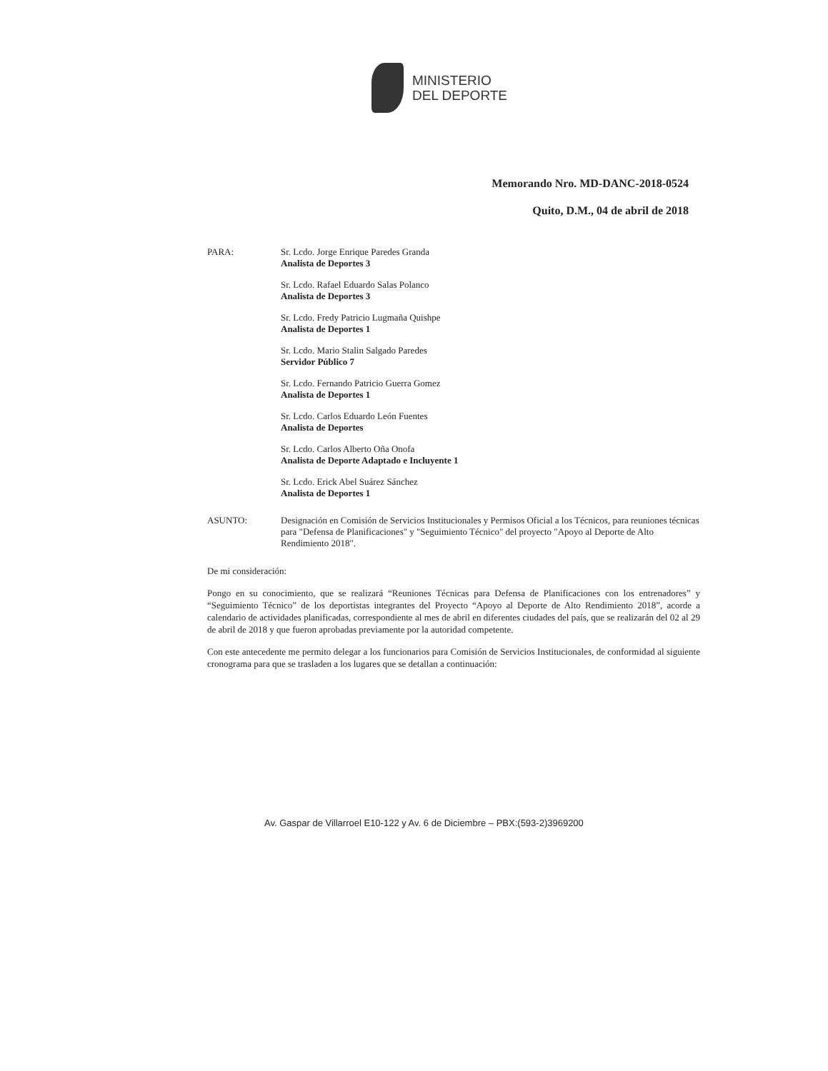MINISTERIO
DEL DEPORTE
Memorando Nro. MD-DANC-2018-0524
Quito, D.M., 04 de abril de 2018
PARA:
Sr. Lcdo. Jorge Enrique Paredes Granda
Analista de Deportes 3
Sr. Lcdo. Rafael Eduardo Salas Polanco
Analista de Deportes 3
Sr. Lcdo. Fredy Patricio Lugmaña Quishpe
Analista de Deportes 1
Sr. Lcdo. Mario Stalin Salgado Paredes
Servidor Público 7
Sr. Lcdo. Fernando Patricio Guerra Gomez
Analista de Deportes 1
Sr. Lcdo. Carlos Eduardo León Fuentes
Analista de Deportes
Sr. Lcdo. Carlos Alberto Oña Onofa
Analista de Deporte Adaptado e Incluyente 1
Sr. Lcdo. Erick Abel Suárez Sánchez
Analista de Deportes 1
ASUNTO:
Designación en Comisión de Servicios Institucionales y Permisos Oficial a los Técnicos, para reuniones técnicas para "Defensa de Planificaciones" y "Seguimiento Técnico" del proyecto "Apoyo al Deporte de Alto Rendimiento 2018".
De mi consideración:
Pongo en su conocimiento, que se realizará “Reuniones Técnicas para Defensa de Planificaciones con los entrenadores” y “Seguimiento Técnico” de los deportistas integrantes del Proyecto “Apoyo al Deporte de Alto Rendimiento 2018”, acorde a calendario de actividades planificadas, correspondiente al mes de abril en diferentes ciudades del país, que se realizarán del 02 al 29 de abril de 2018 y que fueron aprobadas previamente por la autoridad competente.
Con este antecedente me permito delegar a los funcionarios para Comisión de Servicios Institucionales, de conformidad al siguiente cronograma para que se trasladen a los lugares que se detallan a continuación:
Av. Gaspar de Villarroel E10-122 y Av. 6 de Diciembre – PBX:(593-2)3969200